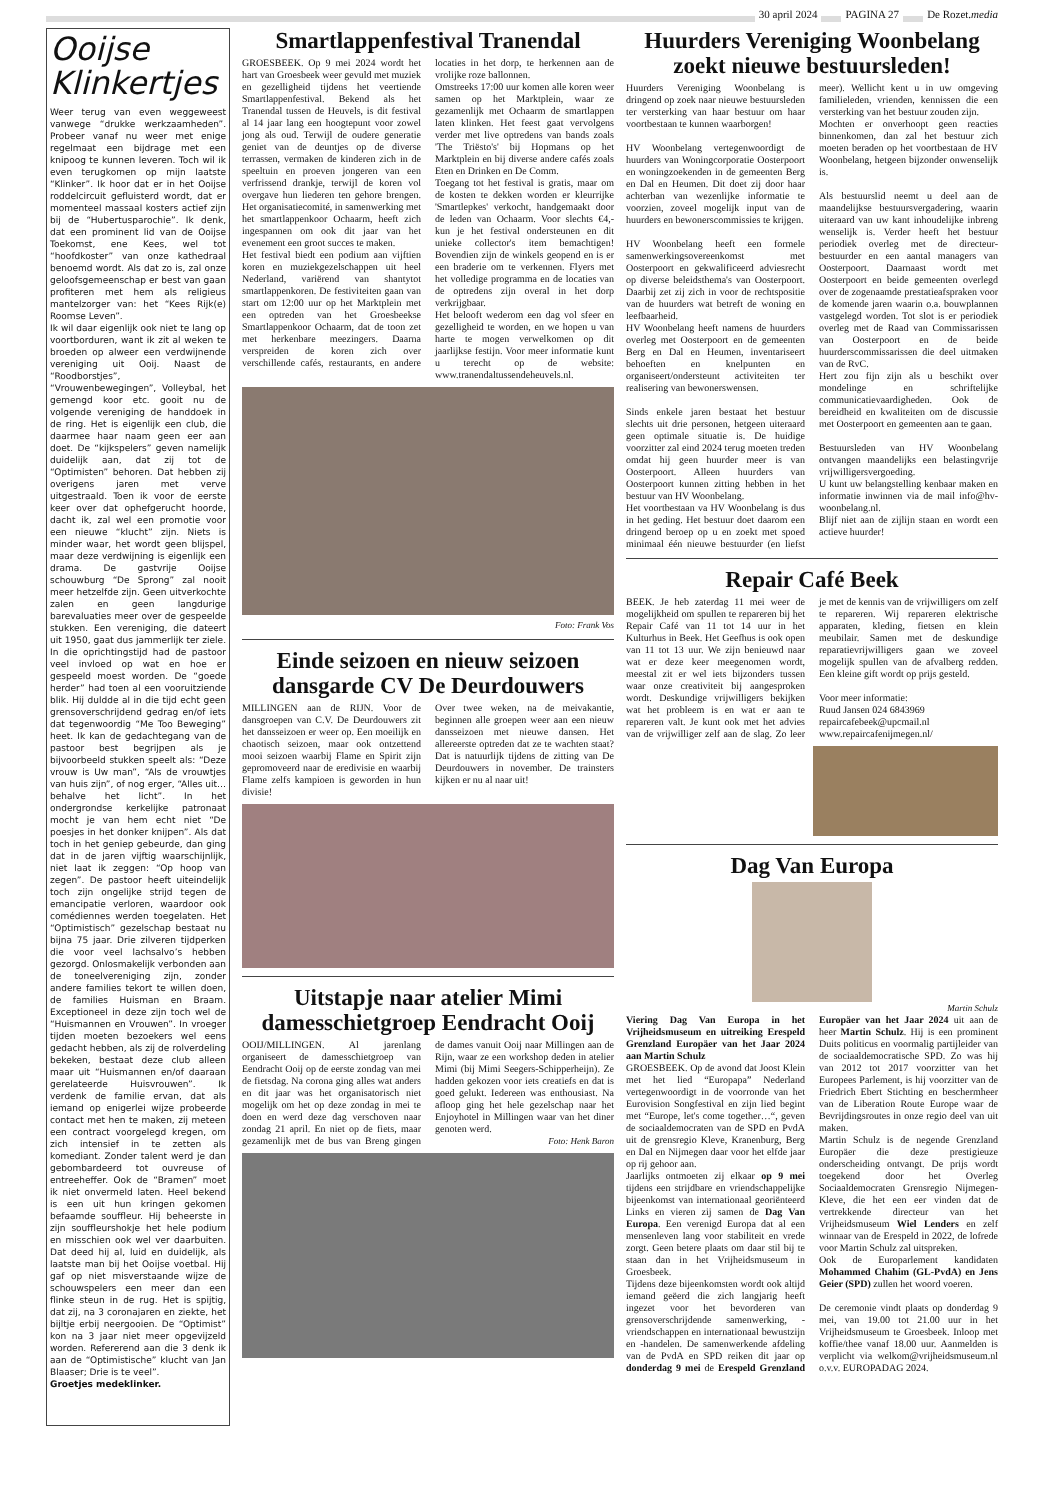30 april 2024 PAGINA 27 De Rozet.media
Ooijse Klinkertjes
Weer terug van even weggeweest vanwege “drukke werkzaamheden”. Probeer vanaf nu weer met enige regelmaat een bijdrage met een knipoog te kunnen leveren. Toch wil ik even terugkomen op mijn laatste “Klinker”. Ik hoor dat er in het Ooijse roddelcircuit gefluisterd wordt, dat er momenteel massaal kosters actief zijn bij de “Hubertusparochie”. Ik denk, dat een prominent lid van de Ooijse Toekomst, ene Kees, wel tot “hoofdkoster” van onze kathedraal benoemd wordt. Als dat zo is, zal onze geloofsgemeenschap er best van gaan profiteren met hem als religieus mantelzorger van: het “Kees Rijk(e) Roomse Leven”.
Ik wil daar eigenlijk ook niet te lang op voortborduren, want ik zit al weken te broeden op alweer een verdwijnende vereniging uit Ooij. Naast de “Roodborstjes”, “Vrouwenbewegingen”, Volleybal, het gemengd koor etc. gooit nu de volgende vereniging de handdoek in de ring. Het is eigenlijk een club, die daarmee haar naam geen eer aan doet. De “kijkspelers” geven namelijk duidelijk aan, dat zij tot de “Optimisten” behoren. Dat hebben zij overigens jaren met verve uitgestraald. Toen ik voor de eerste keer over dat ophefgerucht hoorde, dacht ik, zal wel een promotie voor een nieuwe “klucht” zijn. Niets is minder waar, het wordt geen blijspel, maar deze verdwijning is eigenlijk een drama. De gastvrije Ooijse schouwburg “De Sprong” zal nooit meer hetzelfde zijn. Geen uitverkochte zalen en geen langdurige barevaluaties meer over de gespeelde stukken. Een vereniging, die dateert uit 1950, gaat dus jammerlijk ter ziele. In die oprichtingstijd had de pastoor veel invloed op wat en hoe er gespeeld moest worden. De “goede herder” had toen al een vooruitziende blik. Hij duldde al in die tijd echt geen grensoverschrijdend gedrag en/of iets dat tegenwoordig “Me Too Beweging” heet. Ik kan de gedachtegang van de pastoor best begrijpen als je bijvoorbeeld stukken speelt als: “Deze vrouw is Uw man”, “Als de vrouwtjes van huis zijn”, of nog erger, “Alles uit…behalve het licht”. In het ondergrondse kerkelijke patronaat mocht je van hem echt niet “De poesjes in het donker knijpen”. Als dat toch in het geniep gebeurde, dan ging dat in de jaren vijftig waarschijnlijk, niet laat ik zeggen: “Op hoop van zegen”. De pastoor heeft uiteindelijk toch zijn ongelijke strijd tegen de emancipatie verloren, waardoor ook comédiennes werden toegelaten. Het “Optimistisch” gezelschap bestaat nu bijna 75 jaar. Drie zilveren tijdperken die voor veel lachsalvo’s hebben gezorgd. Onlosmakelijk verbonden aan de toneelvereniging zijn, zonder andere families tekort te willen doen, de families Huisman en Braam. Exceptioneel in deze zijn toch wel de “Huismannen en Vrouwen”. In vroeger tijden moeten bezoekers wel eens gedacht hebben, als zij de rolverdeling bekeken, bestaat deze club alleen maar uit “Huismannen en/of daaraan gerelateerde Huisvrouwen”. Ik verdenk de familie ervan, dat als iemand op enigerlei wijze probeerde contact met hen te maken, zij meteen een contract voorgelegd kregen, om zich intensief in te zetten als komediant. Zonder talent werd je dan gebombardeerd tot ouvreuse of entreeheffer. Ook de “Bramen” moet ik niet onvermeld laten. Heel bekend is een uit hun kringen gekomen befaamde souffleur. Hij beheerste in zijn souffleurshokje het hele podium en misschien ook wel ver daarbuiten. Dat deed hij al, luid en duidelijk, als laatste man bij het Ooijse voetbal. Hij gaf op niet misverstaande wijze de schouwspelers een meer dan een flinke steun in de rug. Het is spijtig, dat zij, na 3 coronajaren en ziekte, het bijltje erbij neergooien. De “Optimist” kon na 3 jaar niet meer opgevijzeld worden. Refererend aan die 3 denk ik aan de “Optimistische” klucht van Jan Blaaser; Drie is te veel”.
Groetjes medeklinker.
Smartlappenfestival Tranendal
GROESBEEK. Op 9 mei 2024 wordt het hart van Groesbeek weer gevuld met muziek en gezelligheid tijdens het veertiende Smartlappenfestival. Bekend als het Tranendal tussen de Heuvels, is dit festival al 14 jaar lang een hoogtepunt voor zowel jong als oud. Terwijl de oudere generatie geniet van de deuntjes op de diverse terrassen, vermaken de kinderen zich in de speeltuin en proeven jongeren van een verfrissend drankje, terwijl de koren vol overgave hun liederen ten gehore brengen. Het organisatiecomité, in samenwerking met het smartlappenkoor Ochaarm, heeft zich ingespannen om ook dit jaar van het evenement een groot succes te maken.
Het festival biedt een podium aan vijftien koren en muziekgezelschappen uit heel Nederland, variërend van shantytot smartlappenkoren. De festiviteiten gaan van start om 12:00 uur op het Marktplein met een optreden van het Groesbeekse Smartlappenkoor Ochaarm, dat de toon zet met herkenbare meezingers. Daarna verspreiden de koren zich over verschillende cafés, restaurants, en andere locaties in het dorp, te herkennen aan de vrolijke roze ballonnen.
Omstreeks 17:00 uur komen alle koren weer samen op het Marktplein, waar ze gezamenlijk met Ochaarm de smartlappen laten klinken. Het feest gaat vervolgens verder met live optredens van bands zoals 'The Triësto's' bij Hopmans op het Marktplein en bij diverse andere cafés zoals Eten en Drinken en De Comm.
Toegang tot het festival is gratis, maar om de kosten te dekken worden er kleurrijke 'Smartlepkes' verkocht, handgemaakt door de leden van Ochaarm. Voor slechts €4,- kun je het festival ondersteunen en dit unieke collector's item bemachtigen! Bovendien zijn de winkels geopend en is er een braderie om te verkennen. Flyers met het volledige programma en de locaties van de optredens zijn overal in het dorp verkrijgbaar.
Het belooft wederom een dag vol sfeer en gezelligheid te worden, en we hopen u van harte te mogen verwelkomen op dit jaarlijkse festijn. Voor meer informatie kunt u terecht op de website: www.tranendaltussendeheuvels.nl.
Foto: Frank Vos
Einde seizoen en nieuw seizoen dansgarde CV De Deurdouwers
MILLINGEN aan de RIJN. Voor de dansgroepen van C.V. De Deurdouwers zit het dansseizoen er weer op. Een moeilijk en chaotisch seizoen, maar ook ontzettend mooi seizoen waarbij Flame en Spirit zijn gepromoveerd naar de eredivisie en waarbij Flame zelfs kampioen is geworden in hun divisie!
Over twee weken, na de meivakantie, beginnen alle groepen weer aan een nieuw dansseizoen met nieuwe dansen. Het allereerste optreden dat ze te wachten staat? Dat is natuurlijk tijdens de zitting van De Deurdouwers in november. De trainsters kijken er nu al naar uit!
Uitstapje naar atelier Mimi damesschietgroep Eendracht Ooij
OOIJ/MILLINGEN. Al jarenlang organiseert de damesschietgroep van Eendracht Ooij op de eerste zondag van mei de fietsdag. Na corona ging alles wat anders en dit jaar was het organisatorisch niet mogelijk om het op deze zondag in mei te doen en werd deze dag verschoven naar zondag 21 april. En niet op de fiets, maar gezamenlijk met de bus van Breng gingen de dames vanuit Ooij naar Millingen aan de Rijn, waar ze een workshop deden in atelier Mimi (bij Mimi Seegers-Schipperheijn). Ze hadden gekozen voor iets creatiefs en dat is goed gelukt. Iedereen was enthousiast. Na afloop ging het hele gezelschap naar het Enjoyhotel in Millingen waar van het diner genoten werd.
Foto: Henk Baron
Huurders Vereniging Woonbelang zoekt nieuwe bestuursleden!
Huurders Vereniging Woonbelang is dringend op zoek naar nieuwe bestuursleden ter versterking van haar bestuur om haar voortbestaan te kunnen waarborgen!
HV Woonbelang vertegenwoordigt de huurders van Woningcorporatie Oosterpoort en woningzoekenden in de gemeenten Berg en Dal en Heumen. Dit doet zij door haar achterban van wezenlijke informatie te voorzien, zoveel mogelijk input van de huurders en bewonerscommissies te krijgen.
HV Woonbelang heeft een formele samenwerkingsovereenkomst met Oosterpoort en gekwalificeerd adviesrecht op diverse beleidsthema's van Oosterpoort. Daarbij zet zij zich in voor de rechtspositie van de huurders wat betreft de woning en leefbaarheid.
HV Woonbelang heeft namens de huurders overleg met Oosterpoort en de gemeenten Berg en Dal en Heumen, inventariseert behoeften en knelpunten en organiseert/ondersteunt activiteiten ter realisering van bewonerswensen.
Sinds enkele jaren bestaat het bestuur slechts uit drie personen, hetgeen uiteraard geen optimale situatie is. De huidige voorzitter zal eind 2024 terug moeten treden omdat hij geen huurder meer is van Oosterpoort. Alleen huurders van Oosterpoort kunnen zitting hebben in het bestuur van HV Woonbelang.
Het voortbestaan va HV Woonbelang is dus in het geding. Het bestuur doet daarom een dringend beroep op u en zoekt met spoed minimaal één nieuwe bestuurder (en liefst meer). Wellicht kent u in uw omgeving familieleden, vrienden, kennissen die een versterking van het bestuur zouden zijn.
Mochten er onverhoopt geen reacties binnenkomen, dan zal het bestuur zich moeten beraden op het voortbestaan de HV Woonbelang, hetgeen bijzonder onwenselijk is.
Als bestuurslid neemt u deel aan de maandelijkse bestuursvergadering, waarin uiteraard van uw kant inhoudelijke inbreng wenselijk is. Verder heeft het bestuur periodiek overleg met de directeur-bestuurder en een aantal managers van Oosterpoort. Daarnaast wordt met Oosterpoort en beide gemeenten overlegd over de zogenaamde prestatieafspraken voor de komende jaren waarin o.a. bouwplannen vastgelegd worden. Tot slot is er periodiek overleg met de Raad van Commissarissen van Oosterpoort en de beide huurderscommissarissen die deel uitmaken van de RvC.
Hert zou fijn zijn als u beschikt over mondelinge en schriftelijke communicatievaardigheden. Ook de bereidheid en kwaliteiten om de discussie met Oosterpoort en gemeenten aan te gaan.
Bestuursleden van HV Woonbelang ontvangen maandelijks een belastingvrije vrijwilligersvergoeding.
U kunt uw belangstelling kenbaar maken en informatie inwinnen via de mail info@hv-woonbelang.nl.
Blijf niet aan de zijlijn staan en wordt een actieve huurder!
Repair Café Beek
BEEK. Je heb zaterdag 11 mei weer de mogelijkheid om spullen te repareren bij het Repair Café van 11 tot 14 uur in het Kulturhus in Beek. Het Geefhus is ook open van 11 tot 13 uur. We zijn benieuwd naar wat er deze keer meegenomen wordt, meestal zit er wel iets bijzonders tussen waar onze creativiteit bij aangesproken wordt. Deskundige vrijwilligers bekijken wat het probleem is en wat er aan te repareren valt. Je kunt ook met het advies van de vrijwilliger zelf aan de slag. Zo leer je met de kennis van de vrijwilligers om zelf te repareren. Wij repareren elektrische apparaten, kleding, fietsen en klein meubilair. Samen met de deskundige reparatievrijwilligers gaan we zoveel mogelijk spullen van de afvalberg redden. Een kleine gift wordt op prijs gesteld.
Voor meer informatie:
Ruud Jansen 024 6843969
repaircafebeek@upcmail.nl
www.repaircafenijmegen.nl/
Dag Van Europa
Martin Schulz
Viering Dag Van Europa in het Vrijheidsmuseum en uitreiking Erespeld Grenzland Europäer van het Jaar 2024 aan Martin Schulz
GROESBEEK. Op de avond dat Joost Klein met het lied “Europapa” Nederland vertegenwoordigt in de voorronde van het Eurovision Songfestival en zijn lied begint met “Europe, let's come together…“, geven de sociaaldemocraten van de SPD en PvdA uit de grensregio Kleve, Kranenburg, Berg en Dal en Nijmegen daar voor het elfde jaar op rij gehoor aan.
Jaarlijks ontmoeten zij elkaar op 9 mei tijdens een strijdbare en vriendschappelijke bijeenkomst van internationaal georiënteerd Links en vieren zij samen de Dag Van Europa. Een verenigd Europa dat al een mensenleven lang voor stabiliteit en vrede zorgt. Geen betere plaats om daar stil bij te staan dan in het Vrijheidsmuseum in Groesbeek.
Tijdens deze bijeenkomsten wordt ook altijd iemand geëerd die zich langjarig heeft ingezet voor het bevorderen van grensoverschrijdende samenwerking, -vriendschappen en internationaal bewustzijn en -handelen. De samenwerkende afdeling van de PvdA en SPD reiken dit jaar op donderdag 9 mei de Erespeld Grenzland Europäer van het Jaar 2024 uit aan de heer Martin Schulz. Hij is een prominent Duits politicus en voormalig partijleider van de sociaaldemocratische SPD. Zo was hij van 2012 tot 2017 voorzitter van het Europees Parlement, is hij voorzitter van de Friedrich Ebert Stichting en beschermheer van de Liberation Route Europe waar de Bevrijdingsroutes in onze regio deel van uit maken.
Martin Schulz is de negende Grenzland Europäer die deze prestigieuze onderscheiding ontvangt. De prijs wordt toegekend door het Overleg Sociaaldemocraten Grensregio Nijmegen-Kleve, die het een eer vinden dat de vertrekkende directeur van het Vrijheidsmuseum Wiel Lenders en zelf winnaar van de Erespeld in 2022, de lofrede voor Martin Schulz zal uitspreken.
Ook de Europarlement kandidaten Mohammed Chahim (GL-PvdA) en Jens Geier (SPD) zullen het woord voeren.
De ceremonie vindt plaats op donderdag 9 mei, van 19.00 tot 21.00 uur in het Vrijheidsmuseum te Groesbeek. Inloop met koffie/thee vanaf 18.00 uur. Aanmelden is verplicht via welkom@vrijheidsmuseum.nl o.v.v. EUROPADAG 2024.